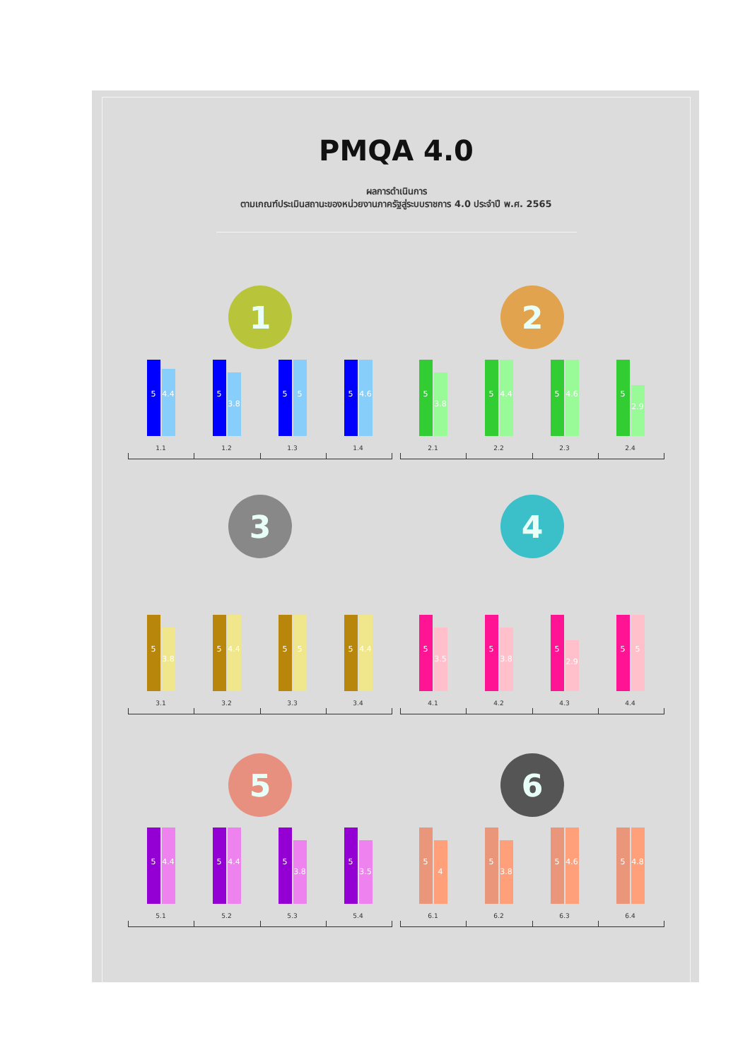PMQA 4.0
ผลการดำเนินการ
ตามเกณฑ์ประเมินสถานะของหน่วยงานภาครัฐสู่ระบบราชการ 4.0 ประจำปี พ.ศ. 2565
1
5
4.4
1.1
5
3.8
1.2
5
5
1.3
5
4.6
1.4
2
5
3.8
2.1
5
4.4
2.2
5
4.6
2.3
5
2.9
2.4
3
5
3.8
3.1
5
4.4
3.2
5
5
3.3
5
4.4
3.4
4
5
3.5
4.1
5
3.8
4.2
5
2.9
4.3
5
5
4.4
5
5
4.4
5.1
5
4.4
5.2
5
3.8
5.3
5
3.5
5.4
6
5
4
6.1
5
3.8
6.2
5
4.6
6.3
5
4.8
6.4